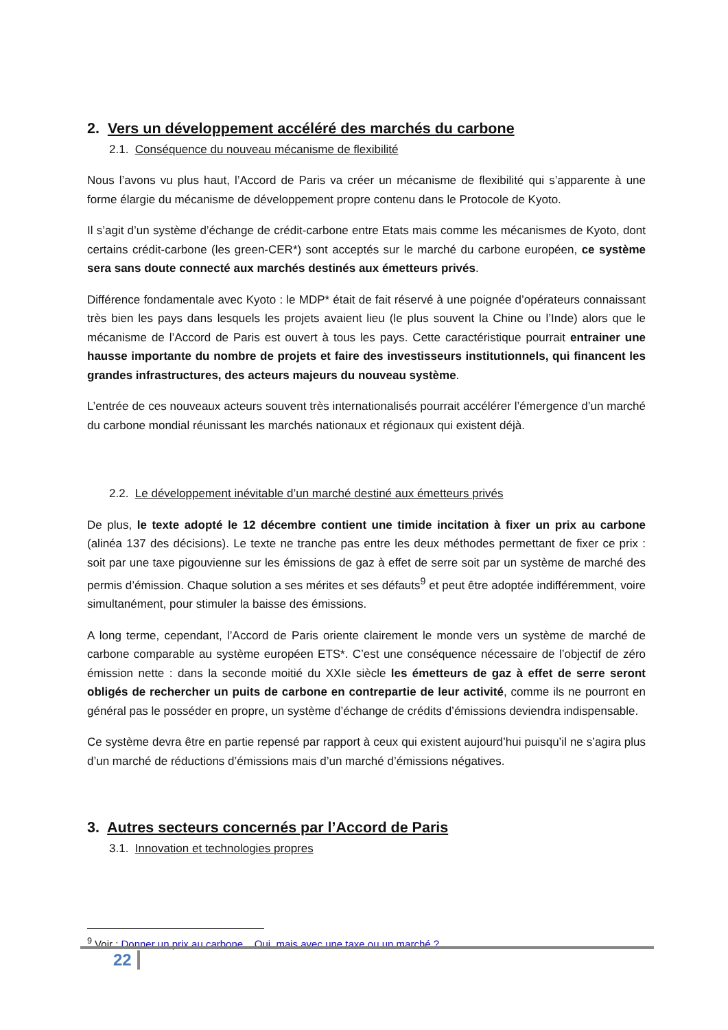2. Vers un développement accéléré des marchés du carbone
2.1. Conséquence du nouveau mécanisme de flexibilité
Nous l’avons vu plus haut, l’Accord de Paris va créer un mécanisme de flexibilité qui s’apparente à une forme élargie du mécanisme de développement propre contenu dans le Protocole de Kyoto.
Il s’agit d’un système d’échange de crédit-carbone entre Etats mais comme les mécanismes de Kyoto, dont certains crédit-carbone (les green-CER*) sont acceptés sur le marché du carbone européen, ce système sera sans doute connecté aux marchés destinés aux émetteurs privés.
Différence fondamentale avec Kyoto : le MDP* était de fait réservé à une poignée d’opérateurs connaissant très bien les pays dans lesquels les projets avaient lieu (le plus souvent la Chine ou l’Inde) alors que le mécanisme de l’Accord de Paris est ouvert à tous les pays. Cette caractéristique pourrait entrainer une hausse importante du nombre de projets et faire des investisseurs institutionnels, qui financent les grandes infrastructures, des acteurs majeurs du nouveau système.
L’entrée de ces nouveaux acteurs souvent très internationalisés pourrait accélérer l’émergence d’un marché du carbone mondial réunissant les marchés nationaux et régionaux qui existent déjà.
2.2. Le développement inévitable d’un marché destiné aux émetteurs privés
De plus, le texte adopté le 12 décembre contient une timide incitation à fixer un prix au carbone (alinéa 137 des décisions). Le texte ne tranche pas entre les deux méthodes permettant de fixer ce prix : soit par une taxe pigouvienne sur les émissions de gaz à effet de serre soit par un système de marché des permis d’émission. Chaque solution a ses mérites et ses défauts<sup>9</sup> et peut être adoptée indifféremment, voire simultanément, pour stimuler la baisse des émissions.
A long terme, cependant, l’Accord de Paris oriente clairement le monde vers un système de marché de carbone comparable au système européen ETS*. C’est une conséquence nécessaire de l’objectif de zéro émission nette : dans la seconde moitié du XXIe siècle les émetteurs de gaz à effet de serre seront obligés de rechercher un puits de carbone en contrepartie de leur activité, comme ils ne pourront en général pas le posséder en propre, un système d’échange de crédits d’émissions deviendra indispensable.
Ce système devra être en partie repensé par rapport à ceux qui existent aujourd’hui puisqu’il ne s’agira plus d’un marché de réductions d’émissions mais d’un marché d’émissions négatives.
3. Autres secteurs concernés par l’Accord de Paris
3.1. Innovation et technologies propres
<sup>9</sup> Voir : Donner un prix au carbone... Oui, mais avec une taxe ou un marché ?
22